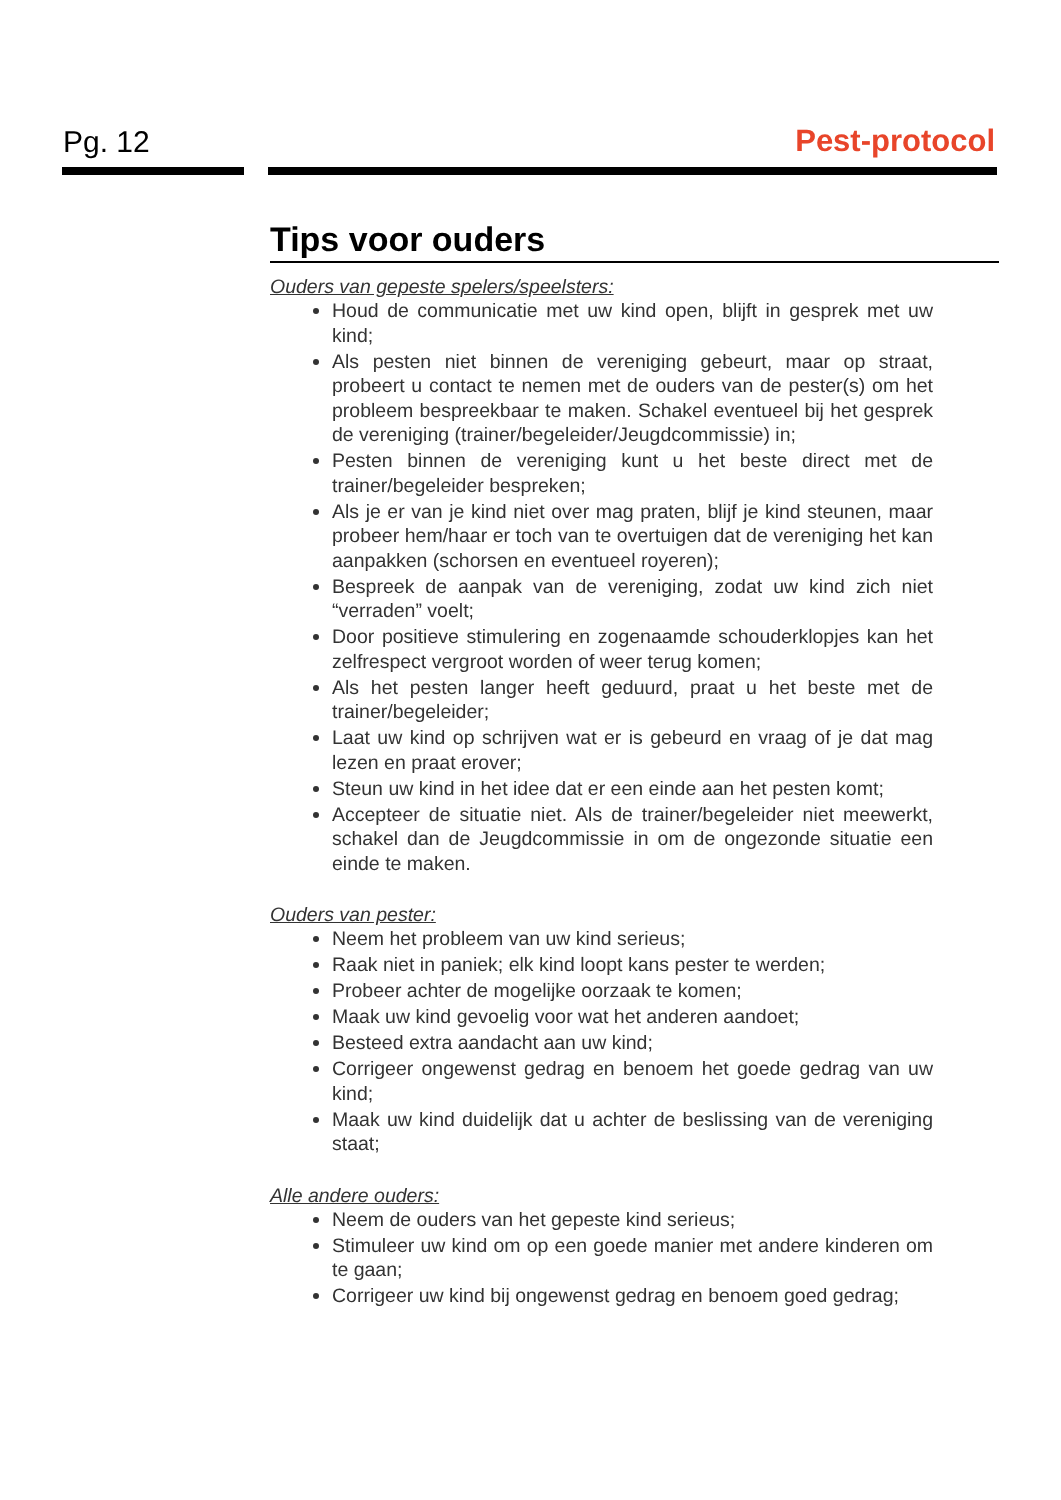Pg. 12 Pest-protocol
Tips voor ouders
Ouders van gepeste spelers/speelsters:
Houd de communicatie met uw kind open, blijft in gesprek met uw kind;
Als pesten niet binnen de vereniging gebeurt, maar op straat, probeert u contact te nemen met de ouders van de pester(s) om het probleem bespreekbaar te maken. Schakel eventueel bij het gesprek de vereniging (trainer/begeleider/Jeugdcommissie) in;
Pesten binnen de vereniging kunt u het beste direct met de trainer/begeleider bespreken;
Als je er van je kind niet over mag praten, blijf je kind steunen, maar probeer hem/haar er toch van te overtuigen dat de vereniging het kan aanpakken (schorsen en eventueel royeren);
Bespreek de aanpak van de vereniging, zodat uw kind zich niet “verraden” voelt;
Door positieve stimulering en zogenaamde schouderklopjes kan het zelfrespect vergroot worden of weer terug komen;
Als het pesten langer heeft geduurd, praat u het beste met de trainer/begeleider;
Laat uw kind op schrijven wat er is gebeurd en vraag of je dat mag lezen en praat erover;
Steun uw kind in het idee dat er een einde aan het pesten komt;
Accepteer de situatie niet. Als de trainer/begeleider niet meewerkt, schakel dan de Jeugdcommissie in om de ongezonde situatie een einde te maken.
Ouders van pester:
Neem het probleem van uw kind serieus;
Raak niet in paniek; elk kind loopt kans pester te werden;
Probeer achter de mogelijke oorzaak te komen;
Maak uw kind gevoelig voor wat het anderen aandoet;
Besteed extra aandacht aan uw kind;
Corrigeer ongewenst gedrag en benoem het goede gedrag van uw kind;
Maak uw kind duidelijk dat u achter de beslissing van de vereniging staat;
Alle andere ouders:
Neem de ouders van het gepeste kind serieus;
Stimuleer uw kind om op een goede manier met andere kinderen om te gaan;
Corrigeer uw kind bij ongewenst gedrag en benoem goed gedrag;